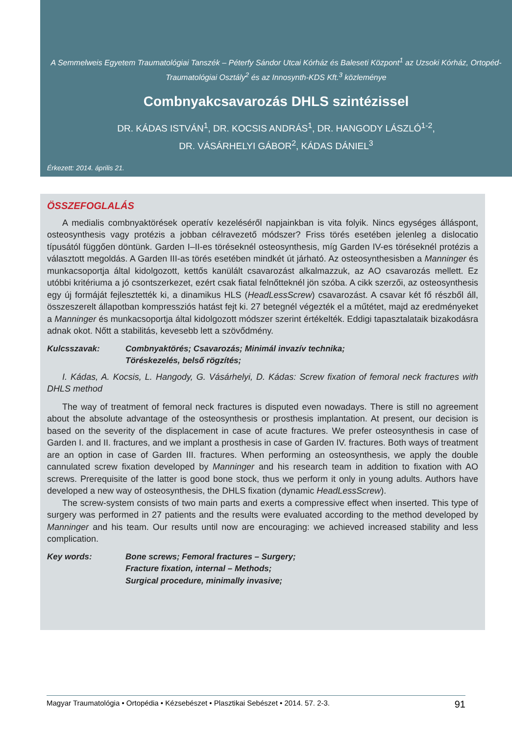A Semmelweis Egyetem Traumatológiai Tanszék – Péterfy Sándor Utcai Kórház és Baleseti Központ<sup>1</sup> az Uzsoki Kórház, Ortopéd-Traumatológiai Osztály<sup>2</sup> és az Innosynth-KDS Kft.<sup>3</sup> közleménye
Combnyakcsavarozás DHLS szintézissel
DR. KÁDAS ISTVÁN<sup>1</sup>, DR. KOCSIS ANDRÁS<sup>1</sup>, DR. HANGODY LÁSZLÓ<sup>1-2</sup>,
DR. VÁSÁRHELYI GÁBOR<sup>2</sup>, KÁDAS DÁNIEL<sup>3</sup>
Érkezett: 2014. április 21.
ÖSSZEFOGLALÁS
A medialis combnyaktörések operatív kezeléséről napjainkban is vita folyik. Nincs egységes álláspont, osteosynthesis vagy protézis a jobban célravezető módszer? Friss törés esetében jelenleg a dislocatio típusától függően döntünk. Garden I–II-es töréseknél osteosynthesis, míg Garden IV-es töréseknél protézis a választott megoldás. A Garden III-as törés esetében mindkét út járható. Az osteosynthesisben a Manninger és munkacsoportja által kidolgozott, kettős kanülált csavarozást alkalmazzuk, az AO csavarozás mellett. Ez utóbbi kritériuma a jó csontszerkezet, ezért csak fiatal felnőtteknél jön szóba. A cikk szerzői, az osteosynthesis egy új formáját fejlesztették ki, a dinamikus HLS (HeadLessScrew) csavarozást. A csavar két fő részből áll, összeszerelt állapotban kompressziós hatást fejt ki. 27 betegnél végezték el a műtétet, majd az eredményeket a Manninger és munkacsoportja által kidolgozott módszer szerint értékelték. Eddigi tapasztalataik bizakodásra adnak okot. Nőtt a stabilitás, kevesebb lett a szövődmény.
Kulcsszavak: Combnyaktörés; Csavarozás; Minimál invazív technika;
Töréskezelés, belső rögzítés;
I. Kádas, A. Kocsis, L. Hangody, G. Vásárhelyi, D. Kádas: Screw fixation of femoral neck fractures with DHLS method
The way of treatment of femoral neck fractures is disputed even nowadays. There is still no agreement about the absolute advantage of the osteosynthesis or prosthesis implantation. At present, our decision is based on the severity of the displacement in case of acute fractures. We prefer osteosynthesis in case of Garden I. and II. fractures, and we implant a prosthesis in case of Garden IV. fractures. Both ways of treatment are an option in case of Garden III. fractures. When performing an osteosynthesis, we apply the double cannulated screw fixation developed by Manninger and his research team in addition to fixation with AO screws. Prerequisite of the latter is good bone stock, thus we perform it only in young adults. Authors have developed a new way of osteosynthesis, the DHLS fixation (dynamic HeadLessScrew).
The screw-system consists of two main parts and exerts a compressive effect when inserted. This type of surgery was performed in 27 patients and the results were evaluated according to the method developed by Manninger and his team. Our results until now are encouraging: we achieved increased stability and less complication.
Key words: Bone screws; Femoral fractures – Surgery;
Fracture fixation, internal – Methods;
Surgical procedure, minimally invasive;
Magyar Traumatológia • Ortopédia • Kézsebészet • Plasztikai Sebészet • 2014. 57. 2-3. 91